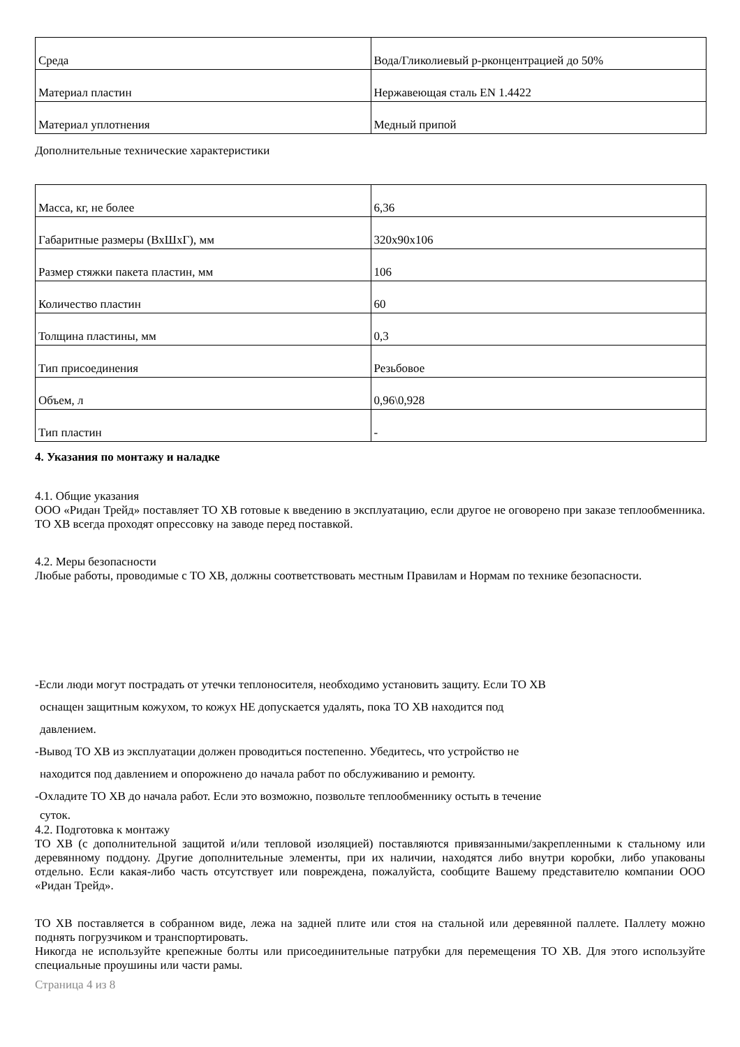| Среда | Вода/Гликолиевый р-рконцентрацией до 50% |
| Материал пластин | Нержавеющая сталь EN 1.4422 |
| Материал уплотнения | Медный припой |
Дополнительные технические характеристики
| Масса, кг, не более | 6,36 |
| Габаритные размеры (ВхШхГ), мм | 320х90х106 |
| Размер стяжки пакета пластин, мм | 106 |
| Количество пластин | 60 |
| Толщина пластины, мм | 0,3 |
| Тип присоединения | Резьбовое |
| Объем, л | 0,96\0,928 |
| Тип пластин | - |
4. Указания по монтажу и наладке
4.1. Общие указания
ООО «Ридан Трейд» поставляет ТО ХВ готовые к введению в эксплуатацию, если другое не оговорено при заказе теплообменника. ТО ХВ всегда проходят опрессовку на заводе перед поставкой.
4.2. Меры безопасности
Любые работы, проводимые с ТО ХВ, должны соответствовать местным Правилам и Нормам по технике безопасности.
-Если люди могут пострадать от утечки теплоносителя, необходимо установить защиту. Если ТО ХВ
оснащен защитным кожухом, то кожух НЕ допускается удалять, пока ТО ХВ находится под
давлением.
-Вывод ТО ХВ из эксплуатации должен проводиться постепенно. Убедитесь, что устройство не
находится под давлением и опорожнено до начала работ по обслуживанию и ремонту.
-Охладите ТО ХВ до начала работ. Если это возможно, позвольте теплообменнику остыть в течение
суток.
4.2. Подготовка к монтажу
ТО ХВ (с дополнительной защитой и/или тепловой изоляцией) поставляются привязанными/закрепленными к стальному или деревянному поддону. Другие дополнительные элементы, при их наличии, находятся либо внутри коробки, либо упакованы отдельно. Если какая-либо часть отсутствует или повреждена, пожалуйста, сообщите Вашему представителю компании ООО «Ридан Трейд».
ТО ХВ поставляется в собранном виде, лежа на задней плите или стоя на стальной или деревянной паллете. Паллету можно поднять погрузчиком и транспортировать.
Никогда не используйте крепежные болты или присоединительные патрубки для перемещения ТО ХВ. Для этого используйте специальные проушины или части рамы.
Страница 4 из 8